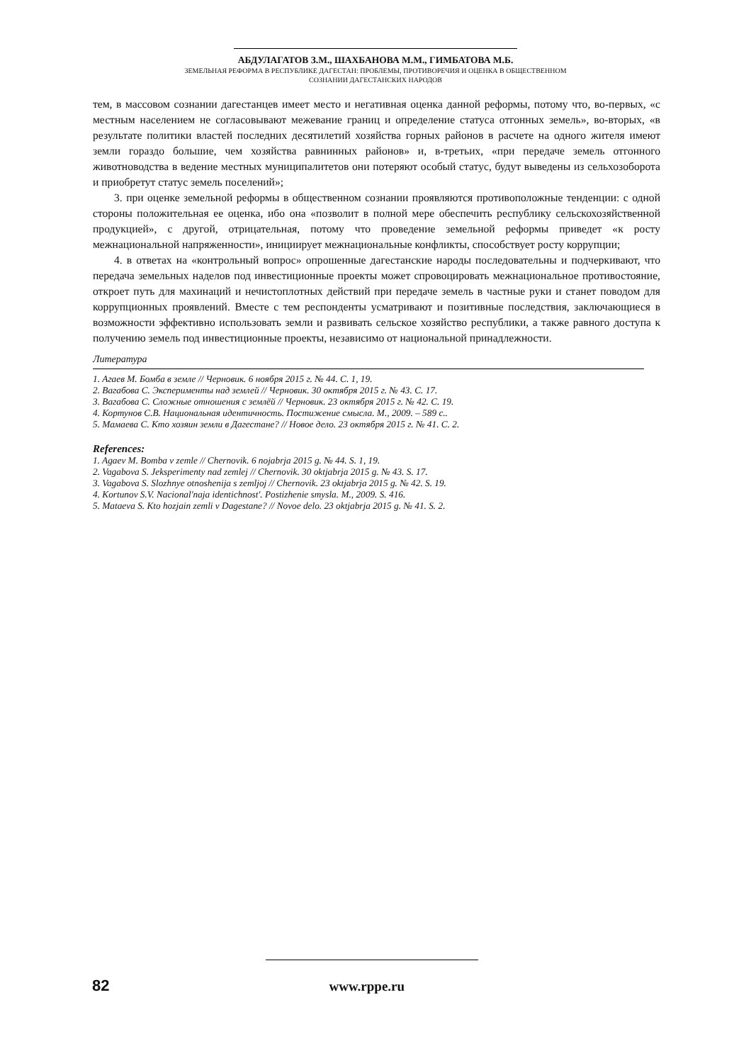АБДУЛАГАТОВ З.М., ШАХБАНОВА М.М., ГИМБАТОВА М.Б.
ЗЕМЕЛЬНАЯ РЕФОРМА В РЕСПУБЛИКЕ ДАГЕСТАН: ПРОБЛЕМЫ, ПРОТИВОРЕЧИЯ И ОЦЕНКА В ОБЩЕСТВЕННОМ
СОЗНАНИИ ДАГЕСТАНСКИХ НАРОДОВ
тем, в массовом сознании дагестанцев имеет место и негативная оценка данной реформы, потому что, во-первых, «с местным населением не согласовывают межевание границ и определение статуса отгонных земель», во-вторых, «в результате политики властей последних десятилетий хозяйства горных районов в расчете на одного жителя имеют земли гораздо большие, чем хозяйства равнинных районов» и, в-третьих, «при передаче земель отгонного животноводства в ведение местных муниципалитетов они потеряют особый статус, будут выведены из сельхозоборота и приобретут статус земель поселений»;
3. при оценке земельной реформы в общественном сознании проявляются противоположные тенденции: с одной стороны положительная ее оценка, ибо она «позволит в полной мере обеспечить республику сельскохозяйственной продукцией», с другой, отрицательная, потому что проведение земельной реформы приведет «к росту межнациональной напряженности», инициирует межнациональные конфликты, способствует росту коррупции;
4. в ответах на «контрольный вопрос» опрошенные дагестанские народы последовательны и подчеркивают, что передача земельных наделов под инвестиционные проекты может спровоцировать межнациональное противостояние, откроет путь для махинаций и нечистоплотных действий при передаче земель в частные руки и станет поводом для коррупционных проявлений. Вместе с тем респонденты усматривают и позитивные последствия, заключающиеся в возможности эффективно использовать земли и развивать сельское хозяйство республики, а также равного доступа к получению земель под инвестиционные проекты, независимо от национальной принадлежности.
Литература
1. Агаев М. Бомба в земле // Черновик. 6 ноября 2015 г. № 44. С. 1, 19.
2. Вагабова С. Эксперименты над землей // Черновик. 30 октября 2015 г. № 43. С. 17.
3. Вагабова С. Сложные отношения с землёй // Черновик. 23 октября 2015 г. № 42. С. 19.
4. Кортунов С.В. Национальная идентичность. Постижение смысла. М., 2009. – 589 с..
5. Мамаева С. Кто хозяин земли в Дагестане? // Новое дело. 23 октября 2015 г. № 41. С. 2.
References:
1. Agaev M. Bomba v zemle // Chernovik. 6 nojabrja 2015 g. № 44. S. 1, 19.
2. Vagabova S. Jeksperimenty nad zemlej // Chernovik. 30 oktjabrja 2015 g. № 43. S. 17.
3. Vagabova S. Slozhnye otnoshenija s zemljoj // Chernovik. 23 oktjabrja 2015 g. № 42. S. 19.
4. Kortunov S.V. Nacional'naja identichnost'. Postizhenie smysla. M., 2009. S. 416.
5. Mataeva S. Kto hozjain zemli v Dagestane? // Novoe delo. 23 oktjabrja 2015 g. № 41. S. 2.
82 www.rppe.ru